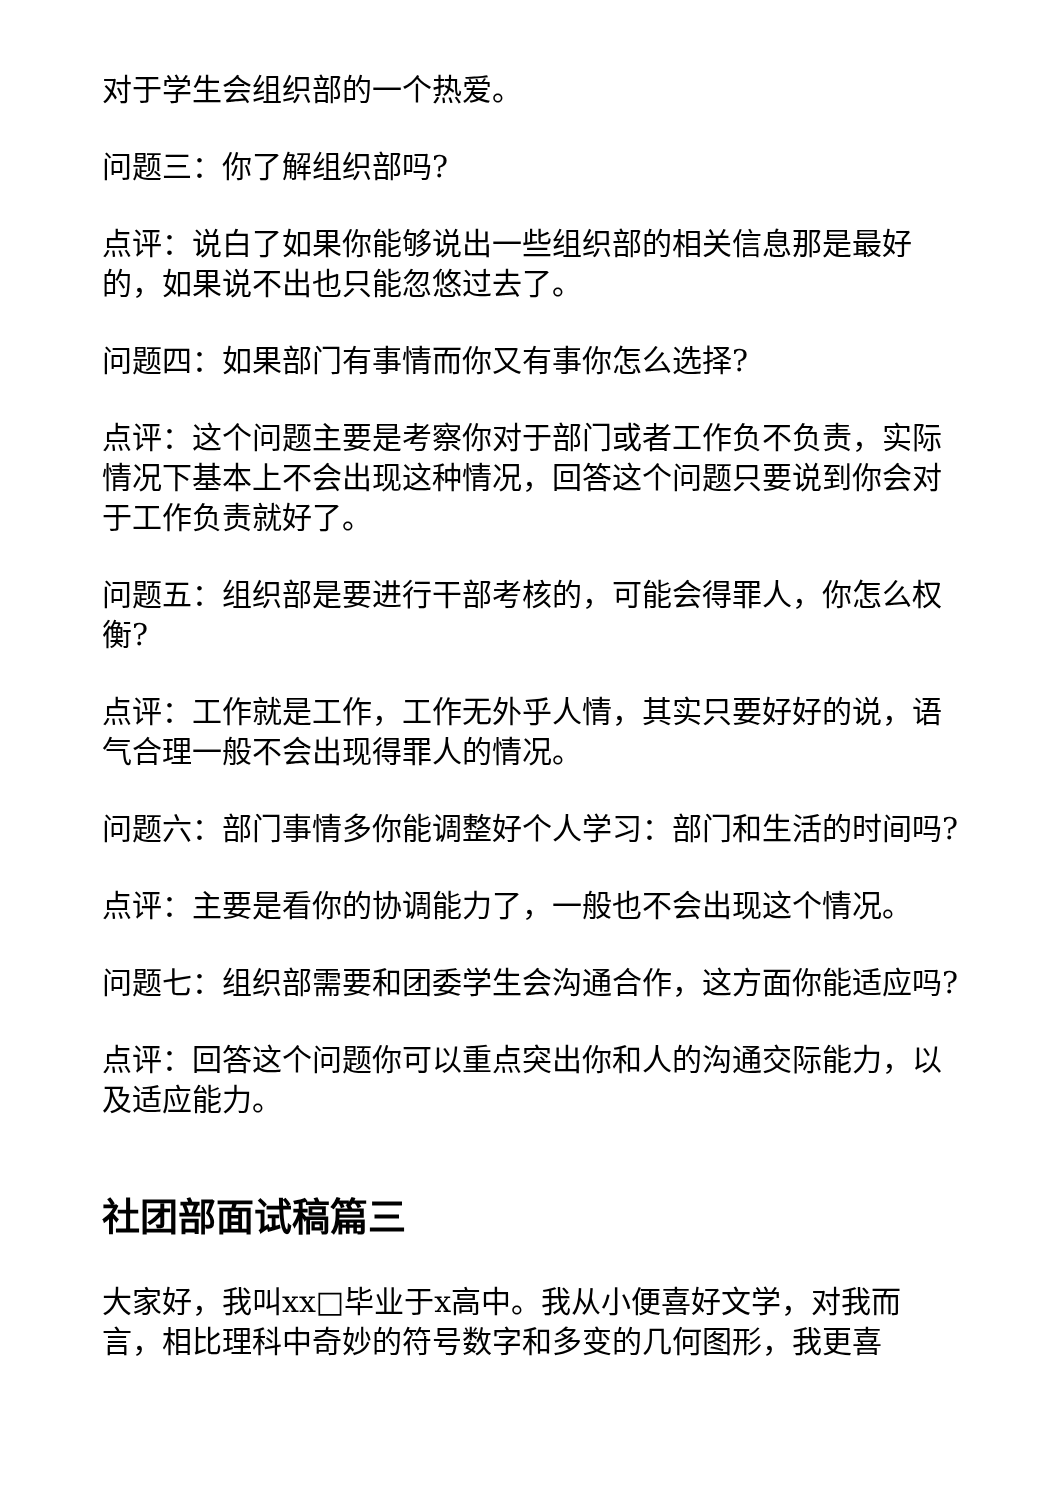对于学生会组织部的一个热爱。
问题三：你了解组织部吗?
点评：说白了如果你能够说出一些组织部的相关信息那是最好的，如果说不出也只能忽悠过去了。
问题四：如果部门有事情而你又有事你怎么选择?
点评：这个问题主要是考察你对于部门或者工作负不负责，实际情况下基本上不会出现这种情况，回答这个问题只要说到你会对于工作负责就好了。
问题五：组织部是要进行干部考核的，可能会得罪人，你怎么权衡?
点评：工作就是工作，工作无外乎人情，其实只要好好的说，语气合理一般不会出现得罪人的情况。
问题六：部门事情多你能调整好个人学习：部门和生活的时间吗?
点评：主要是看你的协调能力了，一般也不会出现这个情况。
问题七：组织部需要和团委学生会沟通合作，这方面你能适应吗?
点评：回答这个问题你可以重点突出你和人的沟通交际能力，以及适应能力。
社团部面试稿篇三
大家好，我叫xx□毕业于x高中。我从小便喜好文学，对我而言，相比理科中奇妙的符号数字和多变的几何图形，我更喜